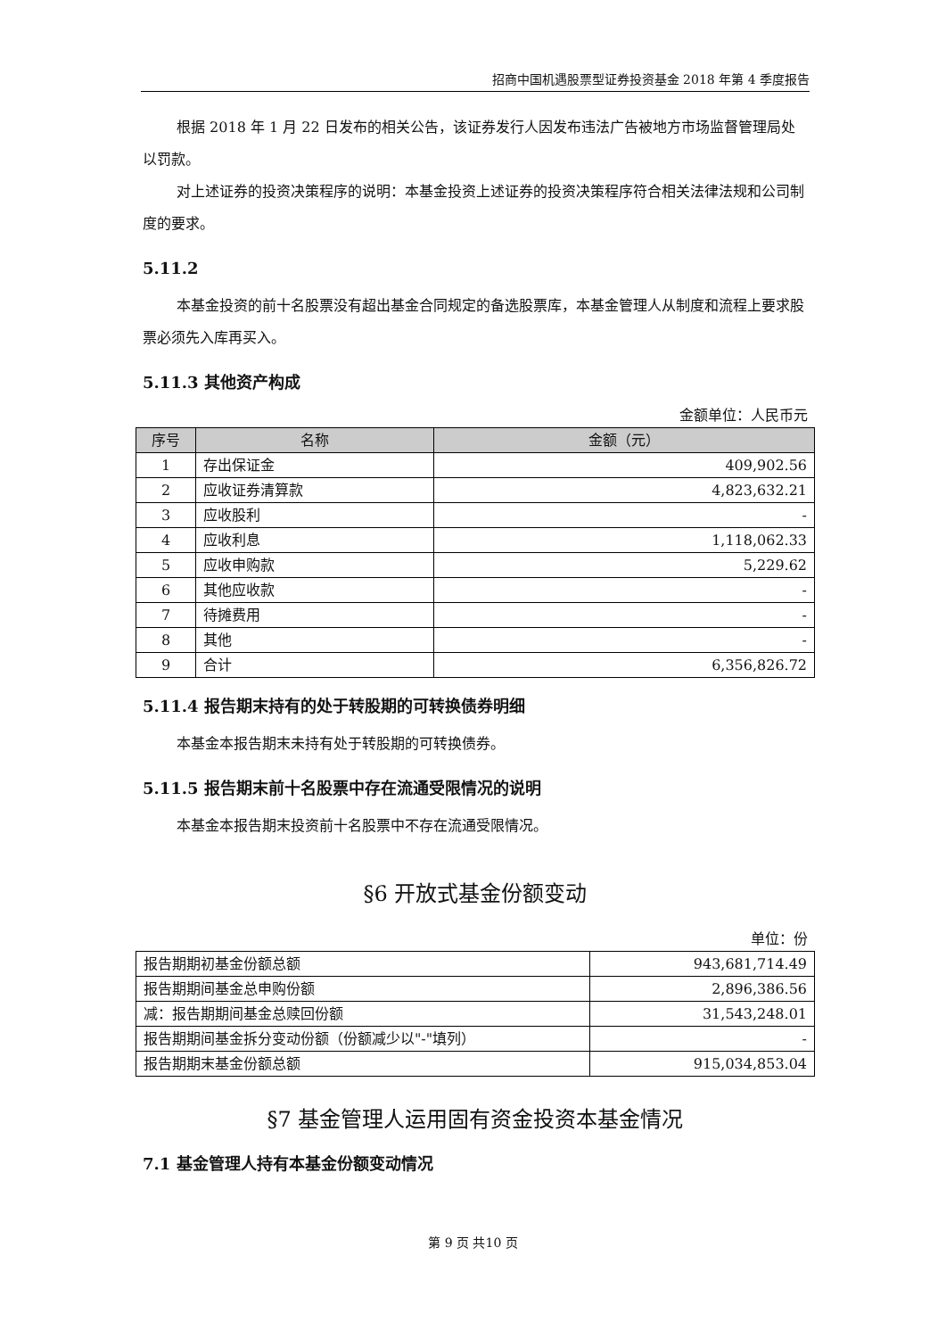招商中国机遇股票型证券投资基金 2018 年第 4 季度报告
根据 2018 年 1 月 22 日发布的相关公告，该证券发行人因发布违法广告被地方市场监督管理局处以罚款。
对上述证券的投资决策程序的说明：本基金投资上述证券的投资决策程序符合相关法律法规和公司制度的要求。
5.11.2
本基金投资的前十名股票没有超出基金合同规定的备选股票库，本基金管理人从制度和流程上要求股票必须先入库再买入。
5.11.3 其他资产构成
金额单位：人民币元
| 序号 | 名称 | 金额（元） |
| --- | --- | --- |
| 1 | 存出保证金 | 409,902.56 |
| 2 | 应收证券清算款 | 4,823,632.21 |
| 3 | 应收股利 | - |
| 4 | 应收利息 | 1,118,062.33 |
| 5 | 应收申购款 | 5,229.62 |
| 6 | 其他应收款 | - |
| 7 | 待摊费用 | - |
| 8 | 其他 | - |
| 9 | 合计 | 6,356,826.72 |
5.11.4 报告期末持有的处于转股期的可转换债券明细
本基金本报告期末未持有处于转股期的可转换债券。
5.11.5 报告期末前十名股票中存在流通受限情况的说明
本基金本报告期末投资前十名股票中不存在流通受限情况。
§6 开放式基金份额变动
单位：份
| 报告期期初基金份额总额 | 943,681,714.49 |
| 报告期期间基金总申购份额 | 2,896,386.56 |
| 减：报告期期间基金总赎回份额 | 31,543,248.01 |
| 报告期期间基金拆分变动份额（份额减少以"-"填列） | - |
| 报告期期末基金份额总额 | 915,034,853.04 |
§7 基金管理人运用固有资金投资本基金情况
7.1 基金管理人持有本基金份额变动情况
第 9 页 共10 页